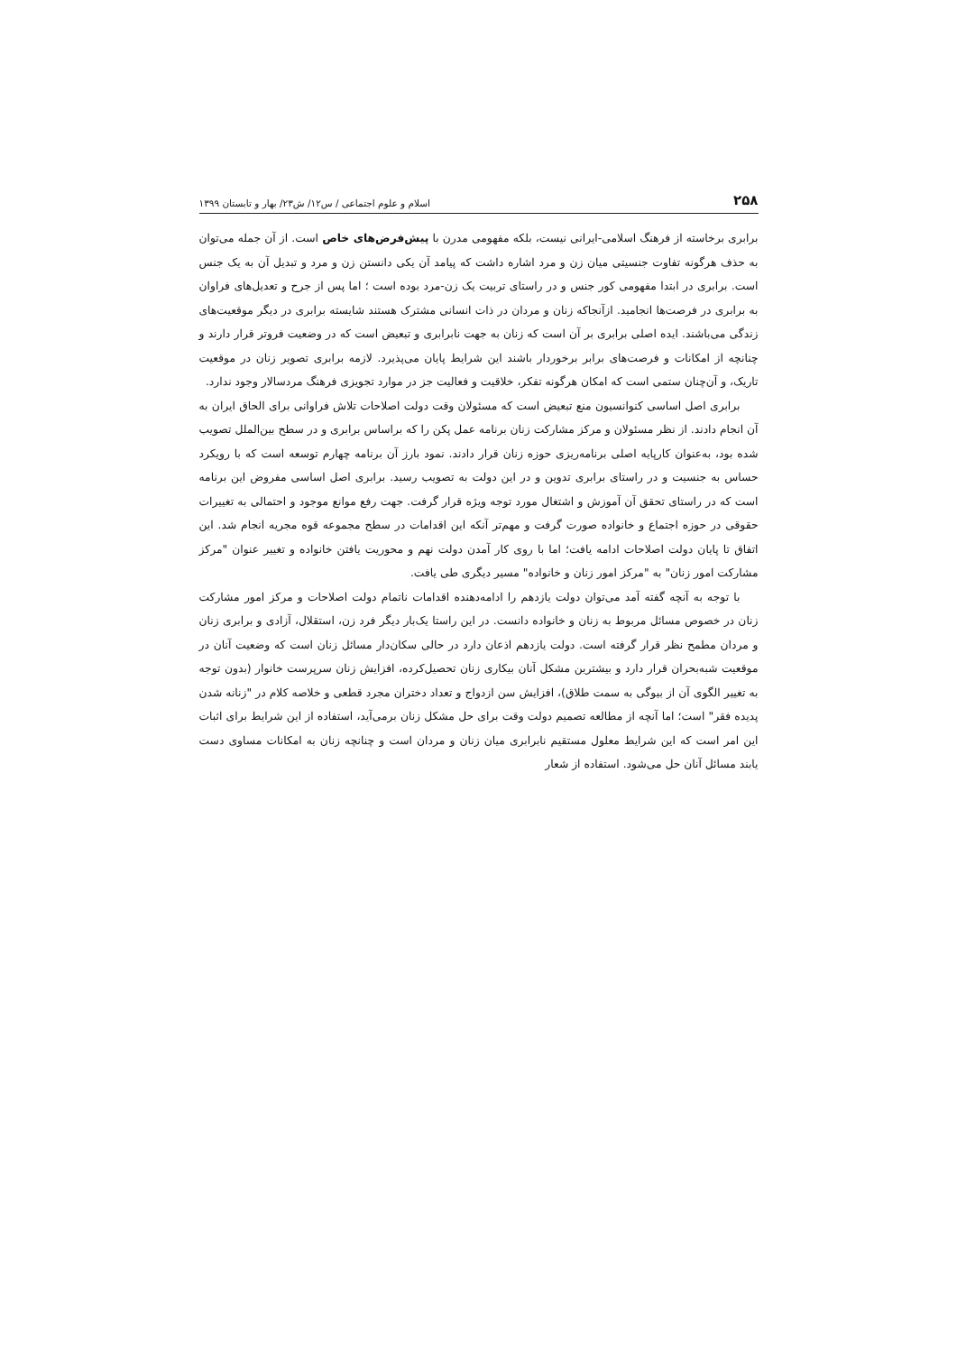۲۵۸ اسلام و علوم اجتماعی / س۱۲/ ش۲۳/ بهار و تابستان ۱۳۹۹
برابری برخاسته از فرهنگ اسلامی-ایرانی نیست، بلکه مفهومی مدرن با پیش‌فرض‌های خاص است. از آن جمله می‌توان به حذف هرگونه تفاوت جنسیتی میان زن و مرد اشاره داشت که پیامد آن یکی دانستن زن و مرد و تبدیل آن به یک جنس است. برابری در ابتدا مفهومی کور جنس و در راستای تربیت یک زن-مرد بوده است ؛ اما پس از جرح و تعدیل‌های فراوان به برابری در فرصت‌ها انجامید. ازآنجاکه زنان و مردان در ذات انسانی مشترک هستند شایسته برابری در دیگر موقعیت‌های زندگی می‌باشند. ایده اصلی برابری بر آن است که زنان به جهت نابرابری و تبعیض است که در وضعیت فروتر قرار دارند و چنانچه از امکانات و فرصت‌های برابر برخوردار باشند این شرایط پایان می‌پذیرد. لازمه برابری تصویر زنان در موقعیت تاریک، و آن‌چنان ستمی است که امکان هرگونه تفکر، خلاقیت و فعالیت جز در موارد تجویزی فرهنگ مردسالار وجود ندارد.
برابری اصل اساسی کنوانسیون منع تبعیض است که مسئولان وقت دولت اصلاحات تلاش فراوانی برای الحاق ایران به آن انجام دادند. از نظر مسئولان و مرکز مشارکت زنان برنامه عمل پکن را که براساس برابری و در سطح بین‌الملل تصویب شده بود، به‌عنوان کارپایه اصلی برنامه‌ریزی حوزه زنان قرار دادند. نمود بارز آن برنامه چهارم توسعه است که با رویکرد حساس به جنسیت و در راستای برابری تدوین و در این دولت به تصویب رسید. برابری اصل اساسی مفروض این برنامه است که در راستای تحقق آن آموزش و اشتغال مورد توجه ویژه قرار گرفت. جهت رفع موانع موجود و احتمالی به تغییرات حقوقی در حوزه اجتماع و خانواده صورت گرفت و مهم‌تر آنکه این اقدامات در سطح مجموعه قوه مجریه انجام شد. این اتفاق تا پایان دولت اصلاحات ادامه یافت؛ اما با روی کار آمدن دولت نهم و محوریت یافتن خانواده و تغییر عنوان "مرکز مشارکت امور زنان" به "مرکز امور زنان و خانواده" مسیر دیگری طی یافت.
با توجه به آنچه گفته آمد می‌توان دولت یازدهم را ادامه‌دهنده اقدامات ناتمام دولت اصلاحات و مرکز امور مشارکت زنان در خصوص مسائل مربوط به زنان و خانواده دانست. در این راستا یک‌بار دیگر فرد زن، استقلال، آزادی و برابری زنان و مردان مطمح نظر قرار گرفته است. دولت یازدهم اذعان دارد در حالی سکان‌دار مسائل زنان است که وضعیت آنان در موقعیت شبه‌بحران قرار دارد و بیشترین مشکل آنان بیکاری زنان تحصیل‌کرده، افزایش زنان سرپرست خانوار (بدون توجه به تغییر الگوی آن از بیوگی به سمت طلاق)، افزایش سن ازدواج و تعداد دختران مجرد قطعی و خلاصه کلام در "زنانه شدن پدیده فقر" است؛ اما آنچه از مطالعه تصمیم دولت وقت برای حل مشکل زنان برمی‌آید، استفاده از این شرایط برای اثبات این امر است که این شرایط معلول مستقیم نابرابری میان زنان و مردان است و چنانچه زنان به امکانات مساوی دست یابند مسائل آنان حل می‌شود. استفاده از شعار